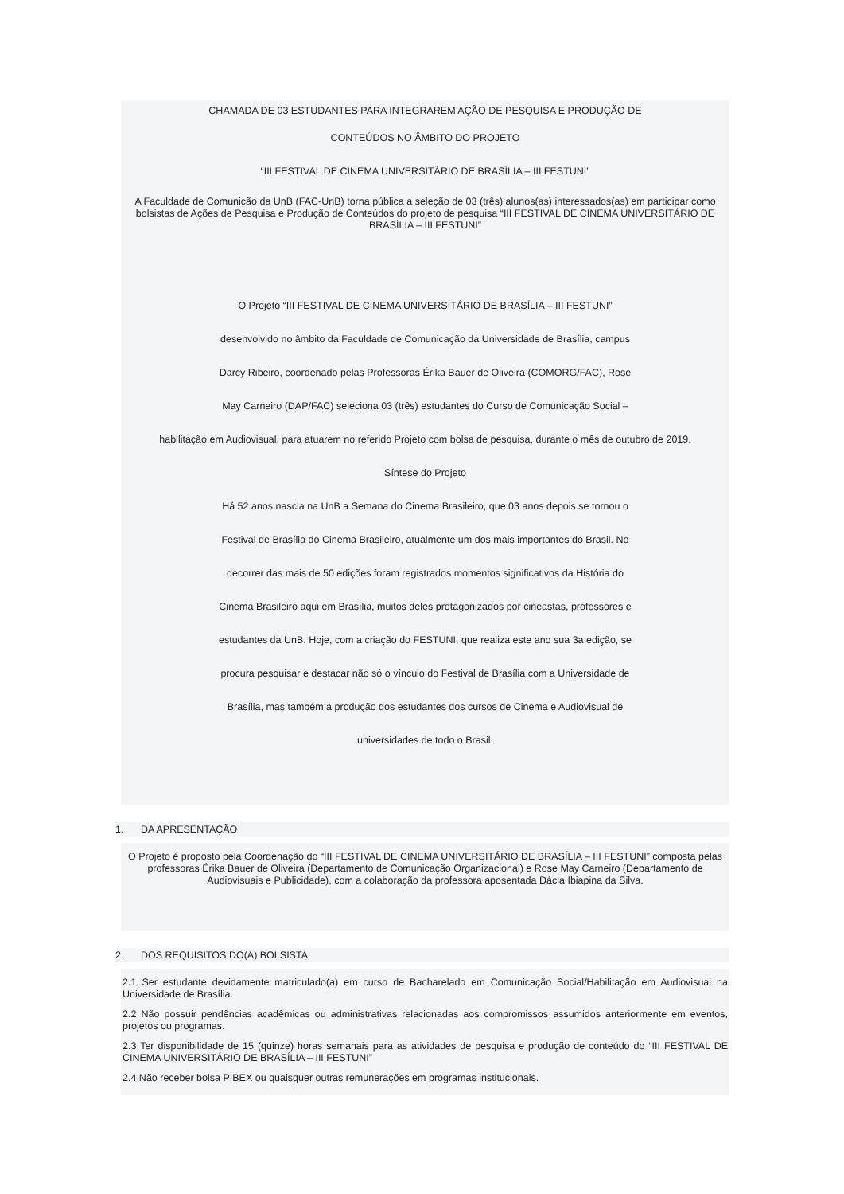CHAMADA DE 03 ESTUDANTES PARA INTEGRAREM AÇÃO DE PESQUISA E PRODUÇÃO DE
CONTEÚDOS NO ÂMBITO DO PROJETO
“III FESTIVAL DE CINEMA UNIVERSITÁRIO DE BRASÍLIA – III FESTUNI”
A Faculdade de Comunicão da UnB (FAC-UnB) torna pública a seleção de 03 (três) alunos(as) interessados(as) em participar como bolsistas de Ações de Pesquisa e Produção de Conteúdos do projeto de pesquisa “III FESTIVAL DE CINEMA UNIVERSITÁRIO DE BRASÍLIA – III FESTUNI”
O Projeto “III FESTIVAL DE CINEMA UNIVERSITÁRIO DE BRASÍLIA – III FESTUNI”
desenvolvido no âmbito da Faculdade de Comunicação da Universidade de Brasília, campus
Darcy Ribeiro, coordenado pelas Professoras Érika Bauer de Oliveira (COMORG/FAC), Rose
May Carneiro (DAP/FAC) seleciona 03 (três) estudantes do Curso de Comunicação Social –
habilitação em Audiovisual, para atuarem no referido Projeto com bolsa de pesquisa, durante o mês de outubro de 2019.
Síntese do Projeto
Há 52 anos nascia na UnB a Semana do Cinema Brasileiro, que 03 anos depois se tornou o
Festival de Brasília do Cinema Brasileiro, atualmente um dos mais importantes do Brasil. No
decorrer das mais de 50 edições foram registrados momentos significativos da História do
Cinema Brasileiro aqui em Brasília, muitos deles protagonizados por cineastas, professores e
estudantes da UnB. Hoje, com a criação do FESTUNI, que realiza este ano sua 3a edição, se
procura pesquisar e destacar não só o vínculo do Festival de Brasília com a Universidade de
Brasília, mas também a produção dos estudantes dos cursos de Cinema e Audiovisual de
universidades de todo o Brasil.
1. DA APRESENTAÇÃO
O Projeto é proposto pela Coordenação do “III FESTIVAL DE CINEMA UNIVERSITÁRIO DE BRASÍLIA – III FESTUNI” composta pelas professoras Érika Bauer de Oliveira (Departamento de Comunicação Organizacional) e Rose May Carneiro (Departamento de Audiovisuais e Publicidade), com a colaboração da professora aposentada Dácia Ibiapina da Silva.
2. DOS REQUISITOS DO(A) BOLSISTA
2.1 Ser estudante devidamente matriculado(a) em curso de Bacharelado em Comunicação Social/Habilitação em Audiovisual na Universidade de Brasília.
2.2 Não possuir pendências acadêmicas ou administrativas relacionadas aos compromissos assumidos anteriormente em eventos, projetos ou programas.
2.3 Ter disponibilidade de 15 (quinze) horas semanais para as atividades de pesquisa e produção de conteúdo do “III FESTIVAL DE CINEMA UNIVERSITÁRIO DE BRASÍLIA – III FESTUNI”
2.4 Não receber bolsa PIBEX ou quaisquer outras remunerações em programas institucionais.